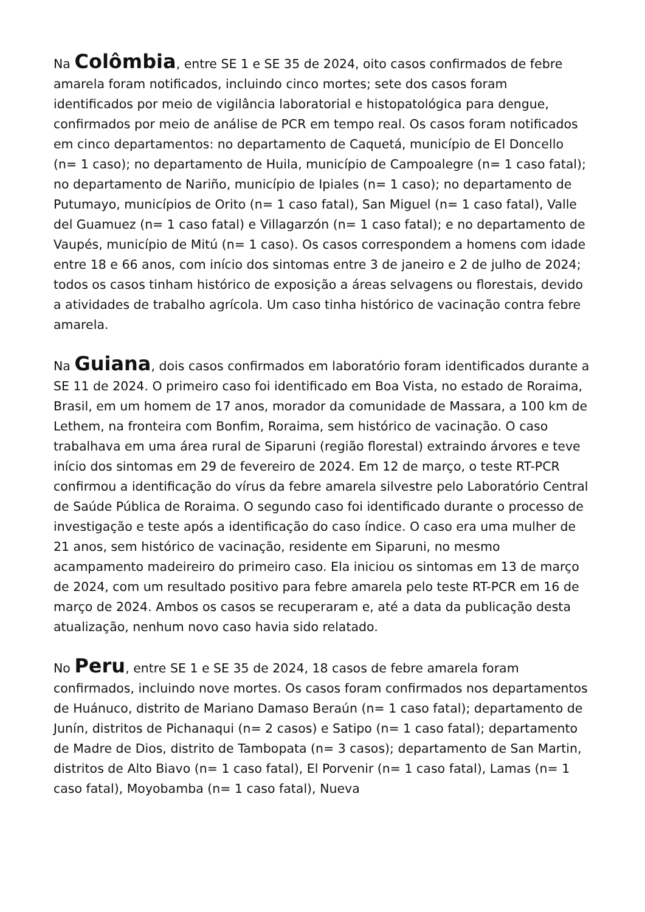Na Colômbia, entre SE 1 e SE 35 de 2024, oito casos confirmados de febre amarela foram notificados, incluindo cinco mortes; sete dos casos foram identificados por meio de vigilância laboratorial e histopatológica para dengue, confirmados por meio de análise de PCR em tempo real. Os casos foram notificados em cinco departamentos: no departamento de Caquetá, município de El Doncello (n= 1 caso); no departamento de Huila, município de Campoalegre (n= 1 caso fatal); no departamento de Nariño, município de Ipiales (n= 1 caso); no departamento de Putumayo, municípios de Orito (n= 1 caso fatal), San Miguel (n= 1 caso fatal), Valle del Guamuez (n= 1 caso fatal) e Villagarzón (n= 1 caso fatal); e no departamento de Vaupés, município de Mitú (n= 1 caso). Os casos correspondem a homens com idade entre 18 e 66 anos, com início dos sintomas entre 3 de janeiro e 2 de julho de 2024; todos os casos tinham histórico de exposição a áreas selvagens ou florestais, devido a atividades de trabalho agrícola. Um caso tinha histórico de vacinação contra febre amarela.
Na Guiana, dois casos confirmados em laboratório foram identificados durante a SE 11 de 2024. O primeiro caso foi identificado em Boa Vista, no estado de Roraima, Brasil, em um homem de 17 anos, morador da comunidade de Massara, a 100 km de Lethem, na fronteira com Bonfim, Roraima, sem histórico de vacinação. O caso trabalhava em uma área rural de Siparuni (região florestal) extraindo árvores e teve início dos sintomas em 29 de fevereiro de 2024. Em 12 de março, o teste RT-PCR confirmou a identificação do vírus da febre amarela silvestre pelo Laboratório Central de Saúde Pública de Roraima. O segundo caso foi identificado durante o processo de investigação e teste após a identificação do caso índice. O caso era uma mulher de 21 anos, sem histórico de vacinação, residente em Siparuni, no mesmo acampamento madeireiro do primeiro caso. Ela iniciou os sintomas em 13 de março de 2024, com um resultado positivo para febre amarela pelo teste RT-PCR em 16 de março de 2024. Ambos os casos se recuperaram e, até a data da publicação desta atualização, nenhum novo caso havia sido relatado.
No Peru, entre SE 1 e SE 35 de 2024, 18 casos de febre amarela foram confirmados, incluindo nove mortes. Os casos foram confirmados nos departamentos de Huánuco, distrito de Mariano Damaso Beraún (n= 1 caso fatal); departamento de Junín, distritos de Pichanaqui (n= 2 casos) e Satipo (n= 1 caso fatal); departamento de Madre de Dios, distrito de Tambopata (n= 3 casos); departamento de San Martin, distritos de Alto Biavo (n= 1 caso fatal), El Porvenir (n= 1 caso fatal), Lamas (n= 1 caso fatal), Moyobamba (n= 1 caso fatal), Nueva